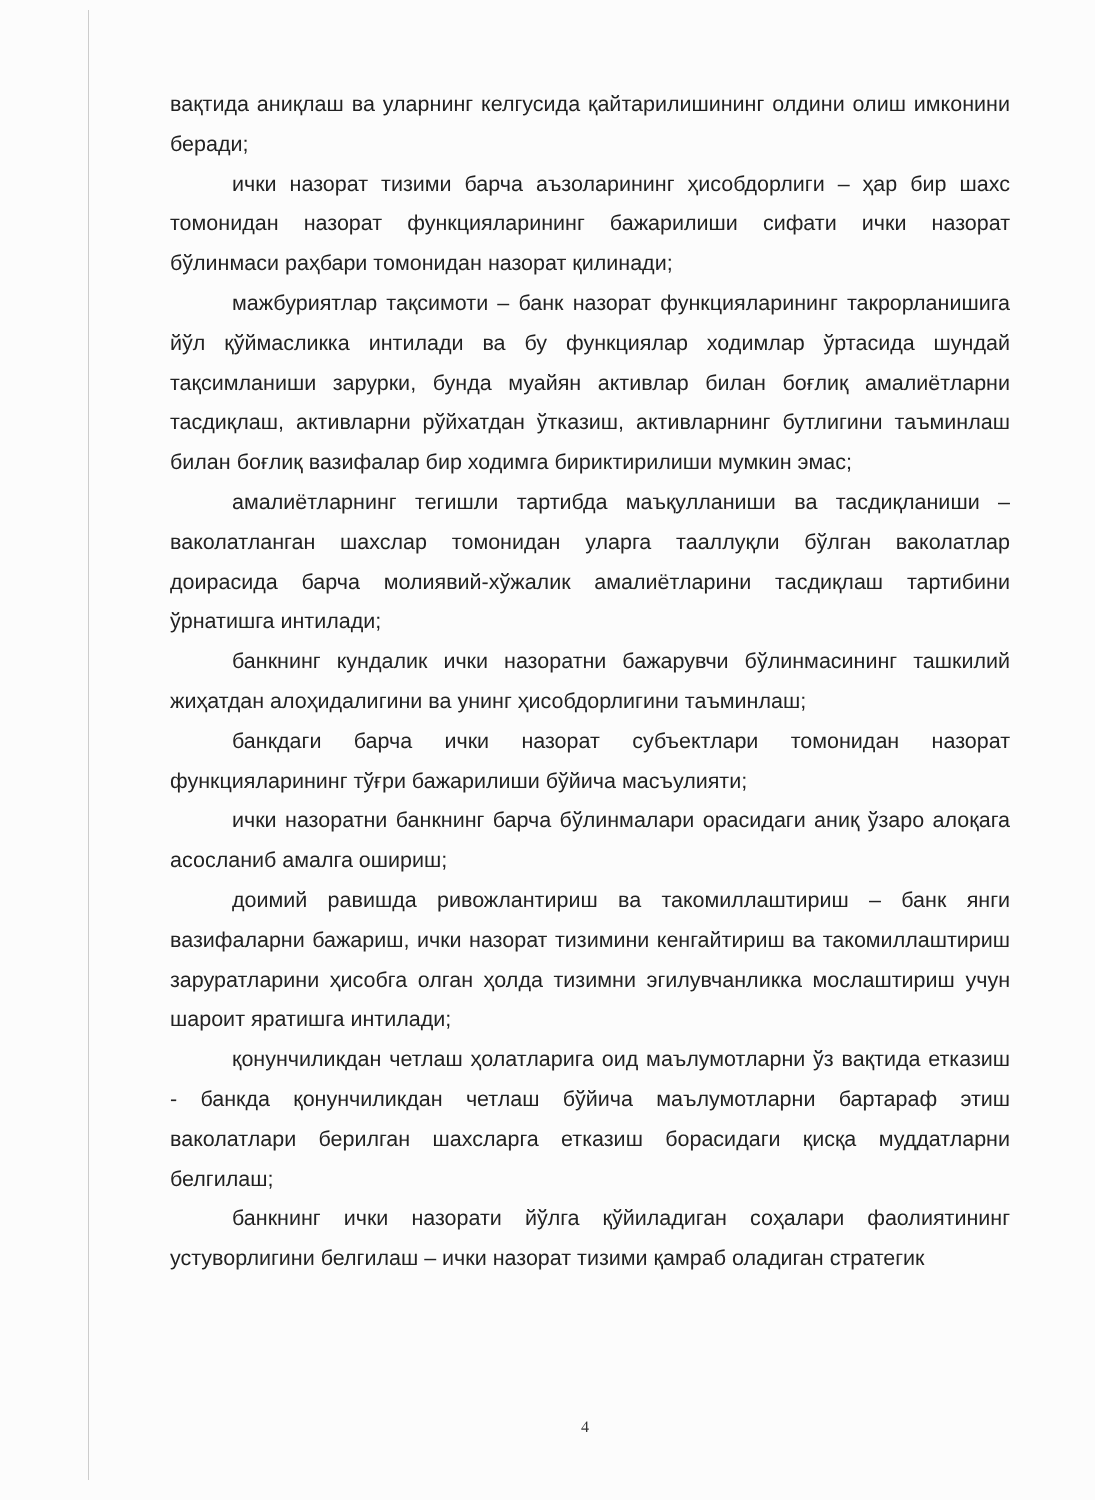вақтида аниқлаш ва уларнинг келгусида қайтарилишининг олдини олиш имконини беради;
ички назорат тизими барча аъзоларининг ҳисобдорлиги – ҳар бир шахс томонидан назорат функцияларининг бажарилиши сифати ички назорат бўлинмаси раҳбари томонидан назорат қилинади;
мажбуриятлар тақсимоти – банк назорат функцияларининг такрорланишига йўл қўймасликка интилади ва бу функциялар ходимлар ўртасида шундай тақсимланиши зарурки, бунда муайян активлар билан боғлиқ амалиётларни тасдиқлаш, активларни рўйхатдан ўтказиш, активларнинг бутлигини таъминлаш билан боғлиқ вазифалар бир ходимга бириктирилиши мумкин эмас;
амалиётларнинг тегишли тартибда маъқулланиши ва тасдиқланиши – ваколатланган шахслар томонидан уларга тааллуқли бўлган ваколатлар доирасида барча молиявий-хўжалик амалиётларини тасдиқлаш тартибини ўрнатишга интилади;
банкнинг кундалик ички назоратни бажарувчи бўлинмасининг ташкилий жиҳатдан алоҳидалигини ва унинг ҳисобдорлигини таъминлаш;
банкдаги барча ички назорат субъектлари томонидан назорат функцияларининг тўғри бажарилиши бўйича масъулияти;
ички назоратни банкнинг барча бўлинмалари орасидаги аниқ ўзаро алоқага асосланиб амалга ошириш;
доимий равишда ривожлантириш ва такомиллаштириш – банк янги вазифаларни бажариш, ички назорат тизимини кенгайтириш ва такомиллаштириш заруратларини ҳисобга олган ҳолда тизимни эгилувчанликка мослаштириш учун шароит яратишга интилади;
қонунчиликдан четлаш ҳолатларига оид маълумотларни ўз вақтида етказиш - банкда қонунчиликдан четлаш бўйича маълумотларни бартараф этиш ваколатлари берилган шахсларга етказиш борасидаги қисқа муддатларни белгилаш;
банкнинг ички назорати йўлга қўйиладиган соҳалари фаолиятининг устуворлигини белгилаш – ички назорат тизими қамраб оладиган стратегик
4